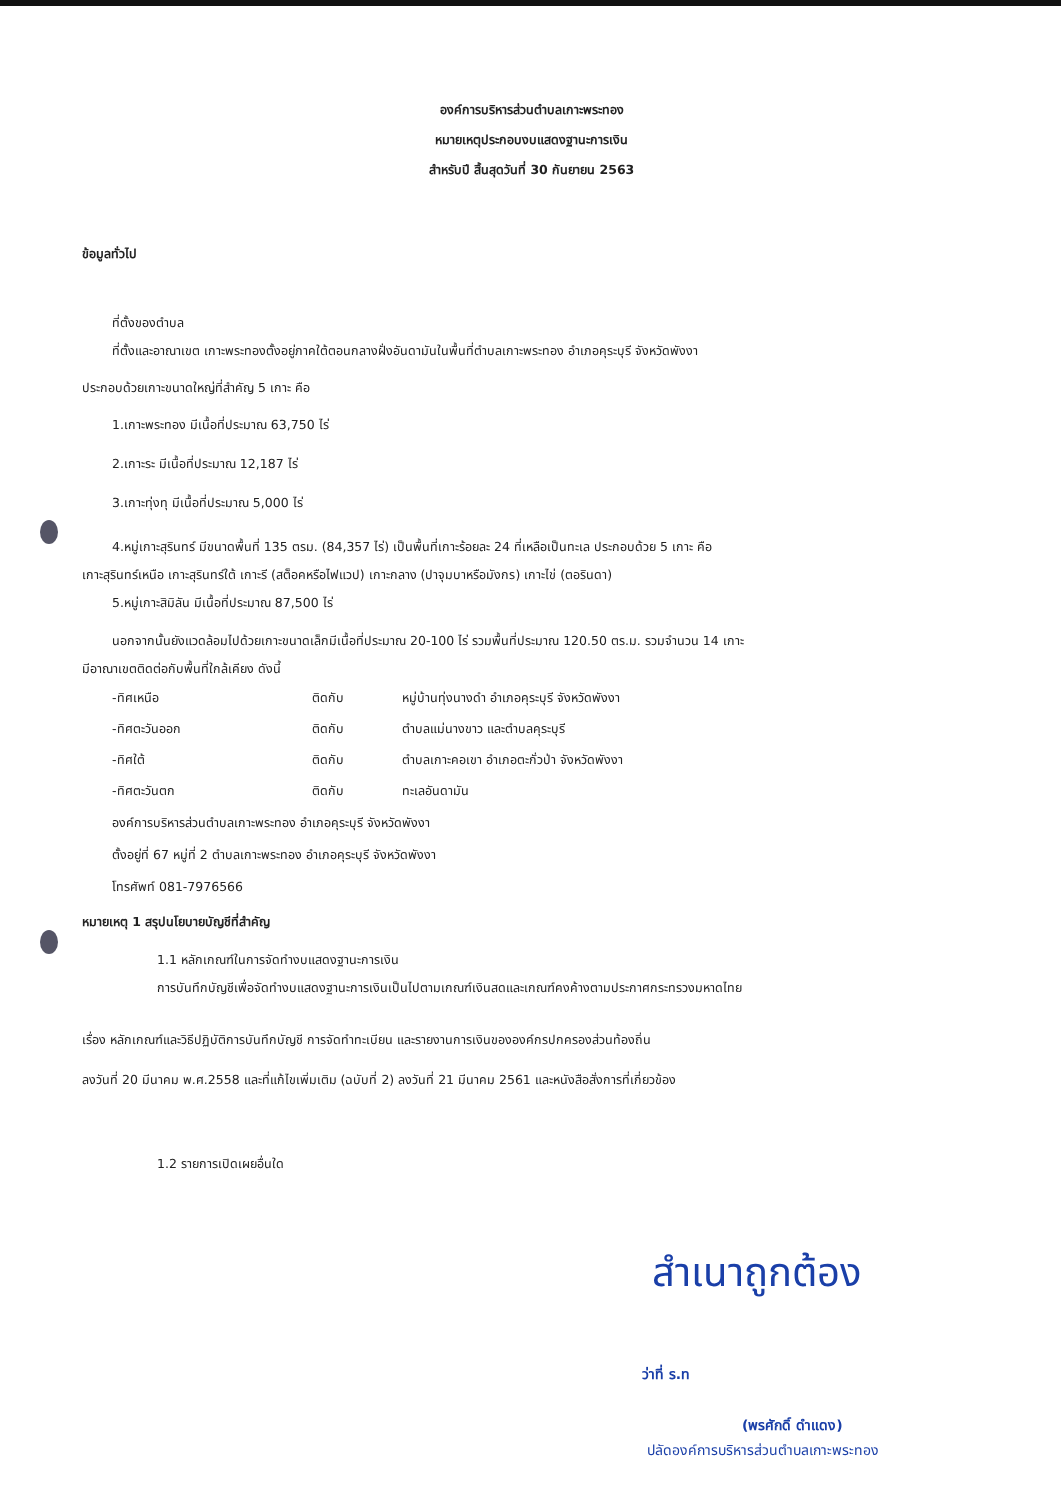องค์การบริหารส่วนตำบลเกาะพระทอง
หมายเหตุประกอบงบแสดงฐานะการเงิน
สำหรับปี สิ้นสุดวันที่ 30 กันยายน 2563
ข้อมูลทั่วไป
ที่ตั้งของตำบล
ที่ตั้งและอาณาเขต เกาะพระทองตั้งอยู่ภาคใต้ตอนกลางฝั่งอันดามันในพื้นที่ตำบลเกาะพระทอง อำเภอคุระบุรี จังหวัดพังงา
ประกอบด้วยเกาะขนาดใหญ่ที่สำคัญ 5 เกาะ คือ
1.เกาะพระทอง มีเนื้อที่ประมาณ 63,750 ไร่
2.เกาะระ มีเนื้อที่ประมาณ 12,187 ไร่
3.เกาะทุ่งทุ มีเนื้อที่ประมาณ 5,000 ไร่
4.หมู่เกาะสุรินทร์ มีขนาดพื้นที่ 135 ตรม. (84,357 ไร่) เป็นพื้นที่เกาะร้อยละ 24 ที่เหลือเป็นทะเล ประกอบด้วย 5 เกาะ คือ
เกาะสุรินทร์เหนือ เกาะสุรินทร์ใต้ เกาะรี (สต็อคหรือไฟแวป) เกาะกลาง (ปาจุมบาหรือมังกร) เกาะไข่ (ตอรินดา)
5.หมู่เกาะสิมิลัน มีเนื้อที่ประมาณ 87,500 ไร่
นอกจากนั้นยังแวดล้อมไปด้วยเกาะขนาดเล็กมีเนื้อที่ประมาณ 20-100 ไร่ รวมพื้นที่ประมาณ 120.50 ตร.ม. รวมจำนวน 14 เกาะ
มีอาณาเขตติดต่อกับพื้นที่ใกล้เคียง ดังนี้
| -ทิศเหนือ | ติดกับ | หมู่บ้านทุ่งนางดำ อำเภอคุระบุรี จังหวัดพังงา |
| -ทิศตะวันออก | ติดกับ | ตำบลแม่นางขาว และตำบลคุระบุรี |
| -ทิศใต้ | ติดกับ | ตำบลเกาะคอเขา อำเภอตะกั่วป่า จังหวัดพังงา |
| -ทิศตะวันตก | ติดกับ | ทะเลอันดามัน |
องค์การบริหารส่วนตำบลเกาะพระทอง อำเภอคุระบุรี จังหวัดพังงา
ตั้งอยู่ที่ 67 หมู่ที่ 2 ตำบลเกาะพระทอง อำเภอคุระบุรี จังหวัดพังงา
โทรศัพท์ 081-7976566
หมายเหตุ 1 สรุปนโยบายบัญชีที่สำคัญ
1.1 หลักเกณฑ์ในการจัดทำงบแสดงฐานะการเงิน
การบันทึกบัญชีเพื่อจัดทำงบแสดงฐานะการเงินเป็นไปตามเกณฑ์เงินสดและเกณฑ์คงค้างตามประกาศกระทรวงมหาดไทย
เรื่อง หลักเกณฑ์และวิธีปฏิบัติการบันทึกบัญชี การจัดทำทะเบียน และรายงานการเงินขององค์กรปกครองส่วนท้องถิ่น
ลงวันที่ 20 มีนาคม พ.ศ.2558 และที่แก้ไขเพิ่มเติม (ฉบับที่ 2) ลงวันที่ 21 มีนาคม 2561 และหนังสือสั่งการที่เกี่ยวข้อง
1.2 รายการเปิดเผยอื่นใด
สำเนาถูกต้อง
ว่าที่ ร.ท
(พรศักดิ์ ดำแดง)
ปลัดองค์การบริหารส่วนตำบลเกาะพระทอง